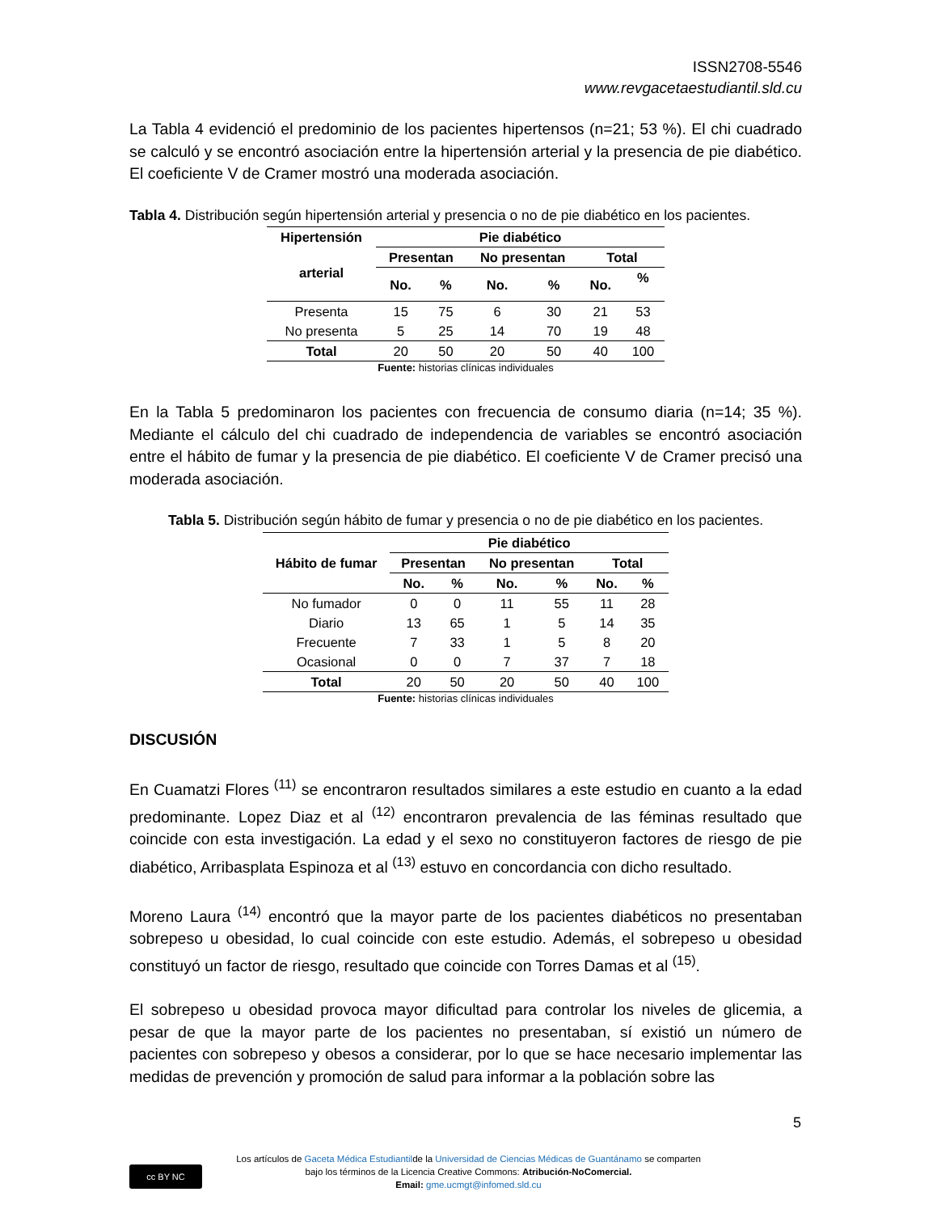ISSN2708-5546
www.revgacetaestudiantil.sld.cu
La Tabla 4 evidenció el predominio de los pacientes hipertensos (n=21; 53 %). El chi cuadrado se calculó y se encontró asociación entre la hipertensión arterial y la presencia de pie diabético. El coeficiente V de Cramer mostró una moderada asociación.
Tabla 4. Distribución según hipertensión arterial y presencia o no de pie diabético en los pacientes.
| Hipertensión arterial | Pie diabético | | | | | |
| --- | --- | --- | --- | --- | --- | --- |
| | Presentan | | No presentan | | Total | |
| | No. | % | No. | % | No. | % |
| Presenta | 15 | 75 | 6 | 30 | 21 | 53 |
| No presenta | 5 | 25 | 14 | 70 | 19 | 48 |
| Total | 20 | 50 | 20 | 50 | 40 | 100 |
Fuente: historias clínicas individuales
En la Tabla 5 predominaron los pacientes con frecuencia de consumo diaria (n=14; 35 %). Mediante el cálculo del chi cuadrado de independencia de variables se encontró asociación entre el hábito de fumar y la presencia de pie diabético. El coeficiente V de Cramer precisó una moderada asociación.
Tabla 5. Distribución según hábito de fumar y presencia o no de pie diabético en los pacientes.
| Hábito de fumar | Pie diabético | | | | | |
| --- | --- | --- | --- | --- | --- | --- |
| | Presentan | | No presentan | | Total | |
| | No. | % | No. | % | No. | % |
| No fumador | 0 | 0 | 11 | 55 | 11 | 28 |
| Diario | 13 | 65 | 1 | 5 | 14 | 35 |
| Frecuente | 7 | 33 | 1 | 5 | 8 | 20 |
| Ocasional | 0 | 0 | 7 | 37 | 7 | 18 |
| Total | 20 | 50 | 20 | 50 | 40 | 100 |
Fuente: historias clínicas individuales
DISCUSIÓN
En Cuamatzi Flores <sup>(11)</sup> se encontraron resultados similares a este estudio en cuanto a la edad predominante. Lopez Diaz et al <sup>(12)</sup> encontraron prevalencia de las féminas resultado que coincide con esta investigación. La edad y el sexo no constituyeron factores de riesgo de pie diabético, Arribasplata Espinoza et al <sup>(13)</sup> estuvo en concordancia con dicho resultado.
Moreno Laura <sup>(14)</sup> encontró que la mayor parte de los pacientes diabéticos no presentaban sobrepeso u obesidad, lo cual coincide con este estudio. Además, el sobrepeso u obesidad constituyó un factor de riesgo, resultado que coincide con Torres Damas et al <sup>(15)</sup>.
El sobrepeso u obesidad provoca mayor dificultad para controlar los niveles de glicemia, a pesar de que la mayor parte de los pacientes no presentaban, sí existió un número de pacientes con sobrepeso y obesos a considerar, por lo que se hace necesario implementar las medidas de prevención y promoción de salud para informar a la población sobre las
5
cc BY NC
Los artículos de Gaceta Médica Estudiantilde la Universidad de Ciencias Médicas de Guantánamo se comparten
bajo los términos de la Licencia Creative Commons: Atribución-NoComercial.
Email: gme.ucmgt@infomed.sld.cu